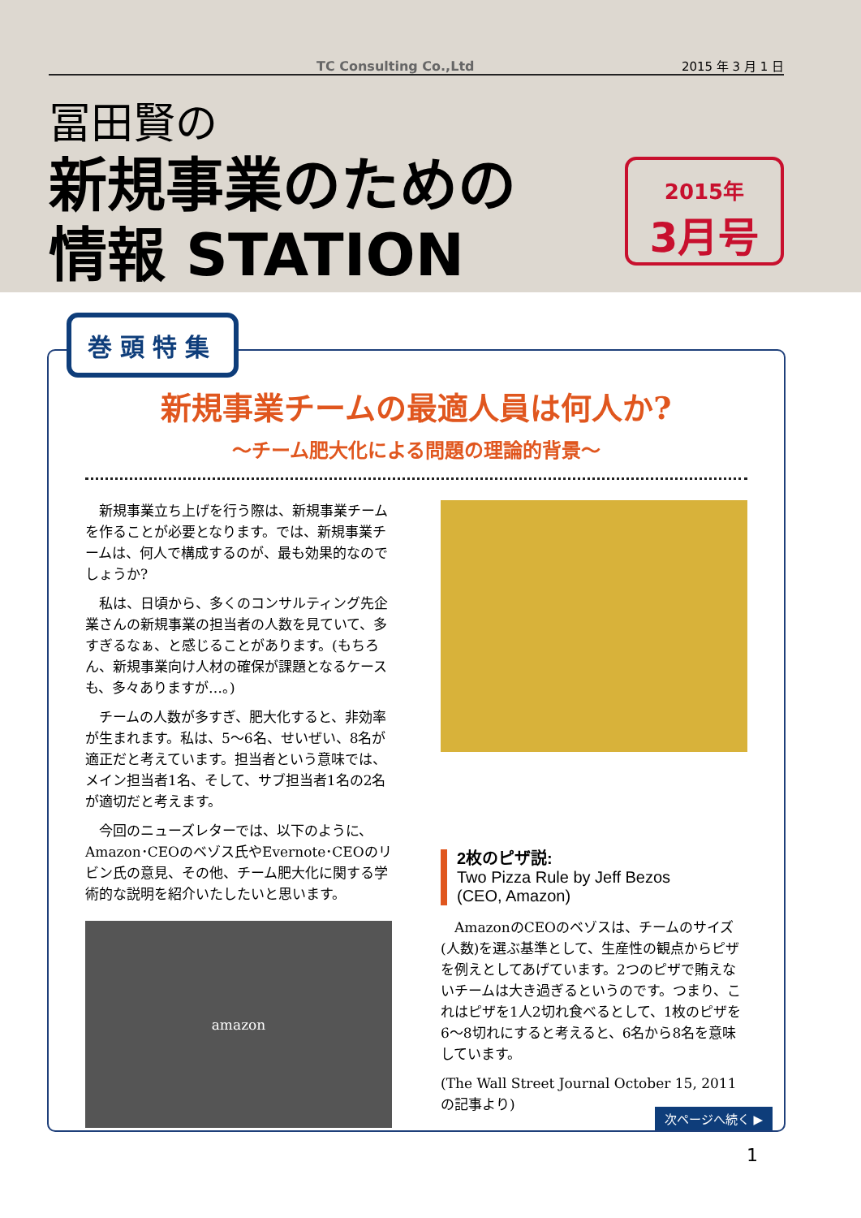TC Consulting Co.,Ltd 2015 年 3 月 1 日
冨田賢の
新規事業のための
情報 STATION
2015年
3月号
新規事業チームの最適人員は何人か?
〜チーム肥大化による問題の理論的背景〜
新規事業立ち上げを行う際は、新規事業チームを作ることが必要となります。では、新規事業チームは、何人で構成するのが、最も効果的なのでしょうか?
私は、日頃から、多くのコンサルティング先企業さんの新規事業の担当者の人数を見ていて、多すぎるなぁ、と感じることがあります。(もちろん、新規事業向け人材の確保が課題となるケースも、多々ありますが…。)
チームの人数が多すぎ、肥大化すると、非効率が生まれます。私は、5〜6名、せいぜい、8名が適正だと考えています。担当者という意味では、メイン担当者1名、そして、サブ担当者1名の2名が適切だと考えます。
今回のニューズレターでは、以下のように、Amazon･CEOのベゾス氏やEvernote･CEOのリビン氏の意見、その他、チーム肥大化に関する学術的な説明を紹介いたしたいと思います。
amazon
2枚のピザ説:
Two Pizza Rule by Jeff Bezos
(CEO, Amazon)
AmazonのCEOのベゾスは、チームのサイズ(人数)を選ぶ基準として、生産性の観点からピザを例えとしてあげています。2つのピザで賄えないチームは大き過ぎるというのです。つまり、これはピザを1人2切れ食べるとして、1枚のピザを6〜8切れにすると考えると、6名から8名を意味しています。
(The Wall Street Journal October 15, 2011の記事より)
次ページへ続く ▶
巻頭特集
1